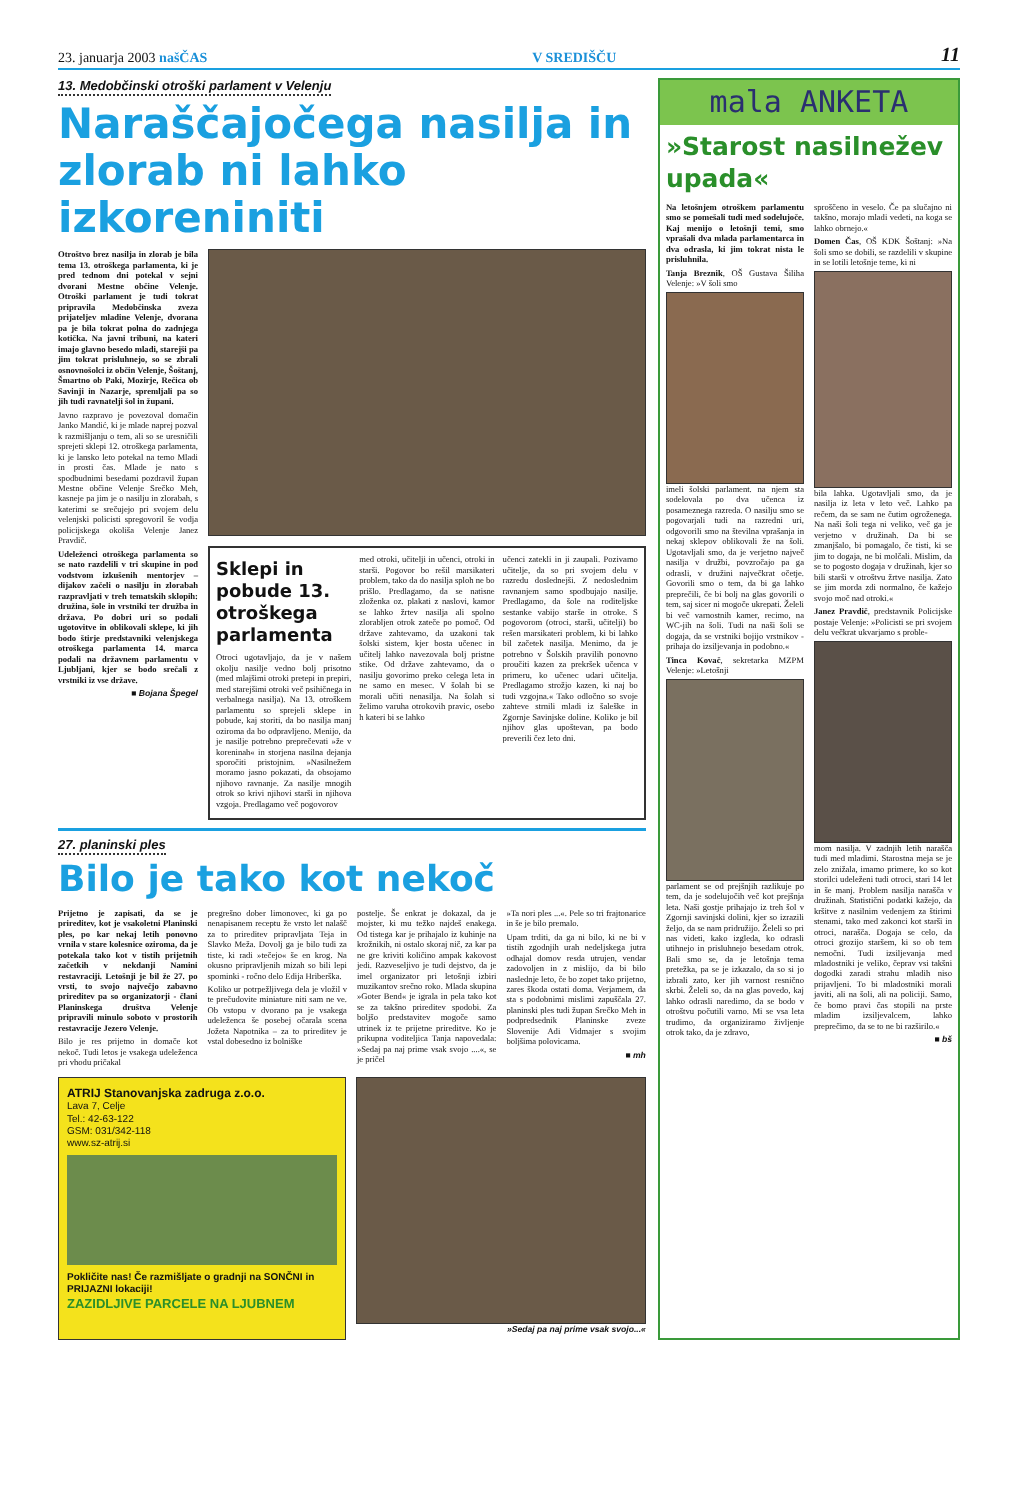23. januarja 2003 našČAS V SREDIŠČU 11
13. Medobčinski otroški parlament v Velenju
Naraščajočega nasilja in zlorab ni lahko izkoreniniti
Otroštvo brez nasilja in zlorab je bila tema 13. otroškega parlamenta, ki je pred tednom dni potekal v sejni dvorani Mestne občine Velenje. Otroški parlament je tudi tokrat pripravila Medobčinska zveza prijateljev mladine Velenje, dvorana pa je bila tokrat polna do zadnjega kotička. Na javni tribuni, na kateri imajo glavno besedo mladi, starejši pa jim tokrat prisluhnejo, so se zbrali osnovnošolci iz občin Velenje, Šoštanj, Šmartno ob Paki, Mozirje, Rečica ob Savinji in Nazarje, spremljali pa so jih tudi ravnatelji šol in župani.
Javno razpravo je povezoval domačin Janko Mandić, ki je mlade naprej pozval k razmišljanju o tem, ali so se uresničili sprejeti sklepi 12. otroškega parlamenta, ki je lansko leto potekal na temo Mladi in prosti čas. Mlade je nato s spodbudnimi besedami pozdravil župan Mestne občine Velenje Srečko Meh, kasneje pa jim je o nasilju in zlorabah, s katerimi se srečujejo pri svojem delu velenjski policisti spregovoril še vodja policijskega okoliša Velenje Janez Pravdič.
Udeleženci otroškega parlamenta so se nato razdelili v tri skupine in pod vodstvom izkušenih mentorjev – dijakov začeli o nasilju in zlorabah razpravljati v treh tematskih sklopih: družina, šole in vrstniki ter družba in država. Po dobri uri so podali ugotovitve in oblikovali sklepe, ki jih bodo štirje predstavniki velenjskega otroškega parlamenta 14. marca podali na državnem parlamentu v Ljubljani, kjer se bodo srečali z vrstniki iz vse države.
■ Bojana Špegel
Sklepi in pobude 13. otroškega parlamenta
Otroci ugotavljajo, da je v našem okolju nasilje vedno bolj prisotno (med mlajšimi otroki pretepi in prepiri, med starejšimi otroki več psihičnega in verbalnega nasilja). Na 13. otroškem parlamentu so sprejeli sklepe in pobude, kaj storiti, da bo nasilja manj oziroma da bo odpravljeno. Menijo, da je nasilje potrebno preprečevati »že v koreninah« in storjena nasilna dejanja sporočiti pristojnim. »Nasilnežem moramo jasno pokazati, da obsojamo njihovo ravnanje. Za nasilje mnogih otrok so krivi njihovi starši in njihova vzgoja. Predlagamo več pogovorov
med otroki, učitelji in učenci, otroki in starši. Pogovor bo rešil marsikateri problem, tako da do nasilja sploh ne bo prišlo. Predlagamo, da se natisne zloženka oz. plakati z naslovi, kamor se lahko žrtev nasilja ali spolno zlorabljen otrok zateče po pomoč. Od države zahtevamo, da uzakoni tak šolski sistem, kjer bosta učenec in učitelj lahko navezovala bolj pristne stike. Od države zahtevamo, da o nasilju govorimo preko celega leta in ne samo en mesec. V šolah bi se morali učiti nenasilja. Na šolah si želimo varuha otrokovih pravic, osebo h kateri bi se lahko
učenci zatekli in ji zaupali. Pozivamo učitelje, da so pri svojem delu v razredu doslednejši. Z nedoslednim ravnanjem samo spodbujajo nasilje. Predlagamo, da šole na roditeljske sestanke vabijo starše in otroke. S pogovorom (otroci, starši, učitelji) bo rešen marsikateri problem, ki bi lahko bil začetek nasilja. Menimo, da je potrebno v Šolskih pravilih ponovno proučiti kazen za prekršek učenca v primeru, ko učenec udari učitelja. Predlagamo strožjo kazen, ki naj bo tudi vzgojna.« Tako odločno so svoje zahteve strnili mladi iz šaleške in Zgornje Savinjske doline. Koliko je bil njihov glas upoštevan, pa bodo preverili čez leto dni.
27. planinski ples
Bilo je tako kot nekoč
Prijetno je zapisati, da se je prireditev, kot je vsakoletni Planinski ples, po kar nekaj letih ponovno vrnila v stare kolesnice oziroma, da je potekala tako kot v tistih prijetnih začetkih v nekdanji Namini restavraciji. Letošnji je bil že 27. po vrsti, to svojo največjo zabavno prireditev pa so organizatorji - člani Planinskega društva Velenje pripravili minulo soboto v prostorih restavracije Jezero Velenje.
Bilo je res prijetno in domače kot nekoč. Tudi letos je vsakega udeleženca pri vhodu pričakal
pregrešno dober limonovec, ki ga po nenapisanem receptu že vrsto let nalašč za to prireditev pripravljata Teja in Slavko Meža. Dovolj ga je bilo tudi za tiste, ki radi »tečejo« še en krog. Na okusno pripravljenih mizah so bili lepi spominki - ročno delo Edija Hriberška.
Koliko ur potrpežljivega dela je vložil v te prečudovite miniature niti sam ne ve. Ob vstopu v dvorano pa je vsakega udeleženca še posebej očarala scena Jožeta Napotnika – za to prireditev je vstal dobesedno iz bolniške
postelje. Še enkrat je dokazal, da je mojster, ki mu težko najdeš enakega. Od tistega kar je prihajalo iz kuhinje na krožnikih, ni ostalo skoraj nič, za kar pa ne gre kriviti količino ampak kakovost jedi. Razveseljivo je tudi dejstvo, da je imel organizator pri letošnji izbiri muzikantov srečno roko. Mlada skupina »Goter Bend« je igrala in pela tako kot se za takšno prireditev spodobi. Za boljšo predstavitev mogoče samo utrinek iz te prijetne prireditve. Ko je prikupna voditeljica Tanja napovedala: »Sedaj pa naj prime vsak svojo ....«, se je pričel
»Ta nori ples ...«. Pele so tri frajtonarice in še je bilo premalo.
Upam trditi, da ga ni bilo, ki ne bi v tistih zgodnjih urah nedeljskega jutra odhajal domov resda utrujen, vendar zadovoljen in z mislijo, da bi bilo naslednje leto, če bo zopet tako prijetno, zares škoda ostati doma. Verjamem, da sta s podobnimi mislimi zapuščala 27. planinski ples tudi župan Srečko Meh in podpredsednik Planinske zveze Slovenije Adi Vidmajer s svojim boljšima polovicama.
■ mh
ATRIJ Stanovanjska zadruga z.o.o.
Lava 7, Celje
Tel.: 42-63-122
GSM: 031/342-118
www.sz-atrij.si
Pokličite nas! Če razmišljate o gradnji na SONČNI in PRIJAZNI lokaciji!
ZAZIDLJIVE PARCELE NA LJUBNEM
»Sedaj pa naj prime vsak svojo...«
mala ANKETA
»Starost nasilnežev upada«
Na letošnjem otroškem parlamentu smo se pomešali tudi med sodelujoče. Kaj menijo o letošnji temi, smo vprašali dva mlada parlamentarca in dva odrasla, ki jim tokrat nista le prisluhnila.
Tanja Breznik, OŠ Gustava Šiliha Velenje: »V šoli smo
imeli šolski parlament. na njem sta sodelovala po dva učenca iz posameznega razreda. O nasilju smo se pogovarjali tudi na razredni uri, odgovorili smo na številna vprašanja in nekaj sklepov oblikovali že na šoli. Ugotavljali smo, da je verjetno največ nasilja v družbi, povzročajo pa ga odrasli, v družini največkrat očetje. Govorili smo o tem, da bi ga lahko preprečili, če bi bolj na glas govorili o tem, saj sicer ni mogoče ukrepati. Želeli bi več varnostnih kamer, recimo, na WC-jih na šoli. Tudi na naši šoli se dogaja, da se vrstniki bojijo vrstnikov - prihaja do izsiljevanja in podobno.«
Tinca Kovač, sekretarka MZPM Velenje: »Letošnji
parlament se od prejšnjih razlikuje po tem, da je sodelujočih več kot prejšnja leta. Naši gostje prihajajo iz treh šol v Zgornji savinjski dolini, kjer so izrazili željo, da se nam pridružijo. Želeli so pri nas videti, kako izgleda, ko odrasli utihnejo in prisluhnejo besedam otrok. Bali smo se, da je letošnja tema pretežka, pa se je izkazalo, da so si jo izbrali zato, ker jih varnost resnično skrbi. Želeli so, da na glas povedo, kaj lahko odrasli naredimo, da se bodo v otroštvu počutili varno. Mi se vsa leta trudimo, da organiziramo življenje otrok tako, da je zdravo,
sproščeno in veselo. Če pa slučajno ni takšno, morajo mladi vedeti, na koga se lahko obrnejo.«
Domen Čas, OŠ KDK Šoštanj: »Na šoli smo se dobili, se razdelili v skupine in se lotili letošnje teme, ki ni
bila lahka. Ugotavljali smo, da je nasilja iz leta v leto več. Lahko pa rečem, da se sam ne čutim ogroženega. Na naši šoli tega ni veliko, več ga je verjetno v družinah. Da bi se zmanjšalo, bi pomagalo, če tisti, ki se jim to dogaja, ne bi molčali. Mislim, da se to pogosto dogaja v družinah, kjer so bili starši v otroštvu žrtve nasilja. Zato se jim morda zdi normalno, če kažejo svojo moč nad otroki.«
Janez Pravdič, predstavnik Policijske postaje Velenje: »Policisti se pri svojem delu večkrat ukvarjamo s proble-
mom nasilja. V zadnjih letih narašča tudi med mladimi. Starostna meja se je zelo znižala, imamo primere, ko so kot storilci udeleženi tudi otroci, stari 14 let in še manj. Problem nasilja narašča v družinah. Statistični podatki kažejo, da kršitve z nasilnim vedenjem za štirimi stenami, tako med zakonci kot starši in otroci, narašča. Dogaja se celo, da otroci grozijo staršem, ki so ob tem nemočni. Tudi izsiljevanja med mladostniki je veliko, čeprav vsi takšni dogodki zaradi strahu mladih niso prijavljeni. To bi mladostniki morali javiti, ali na šoli, ali na policiji. Samo, če bomo pravi čas stopili na prste mladim izsiljevalcem, lahko preprečimo, da se to ne bi razširilo.«
■ bš